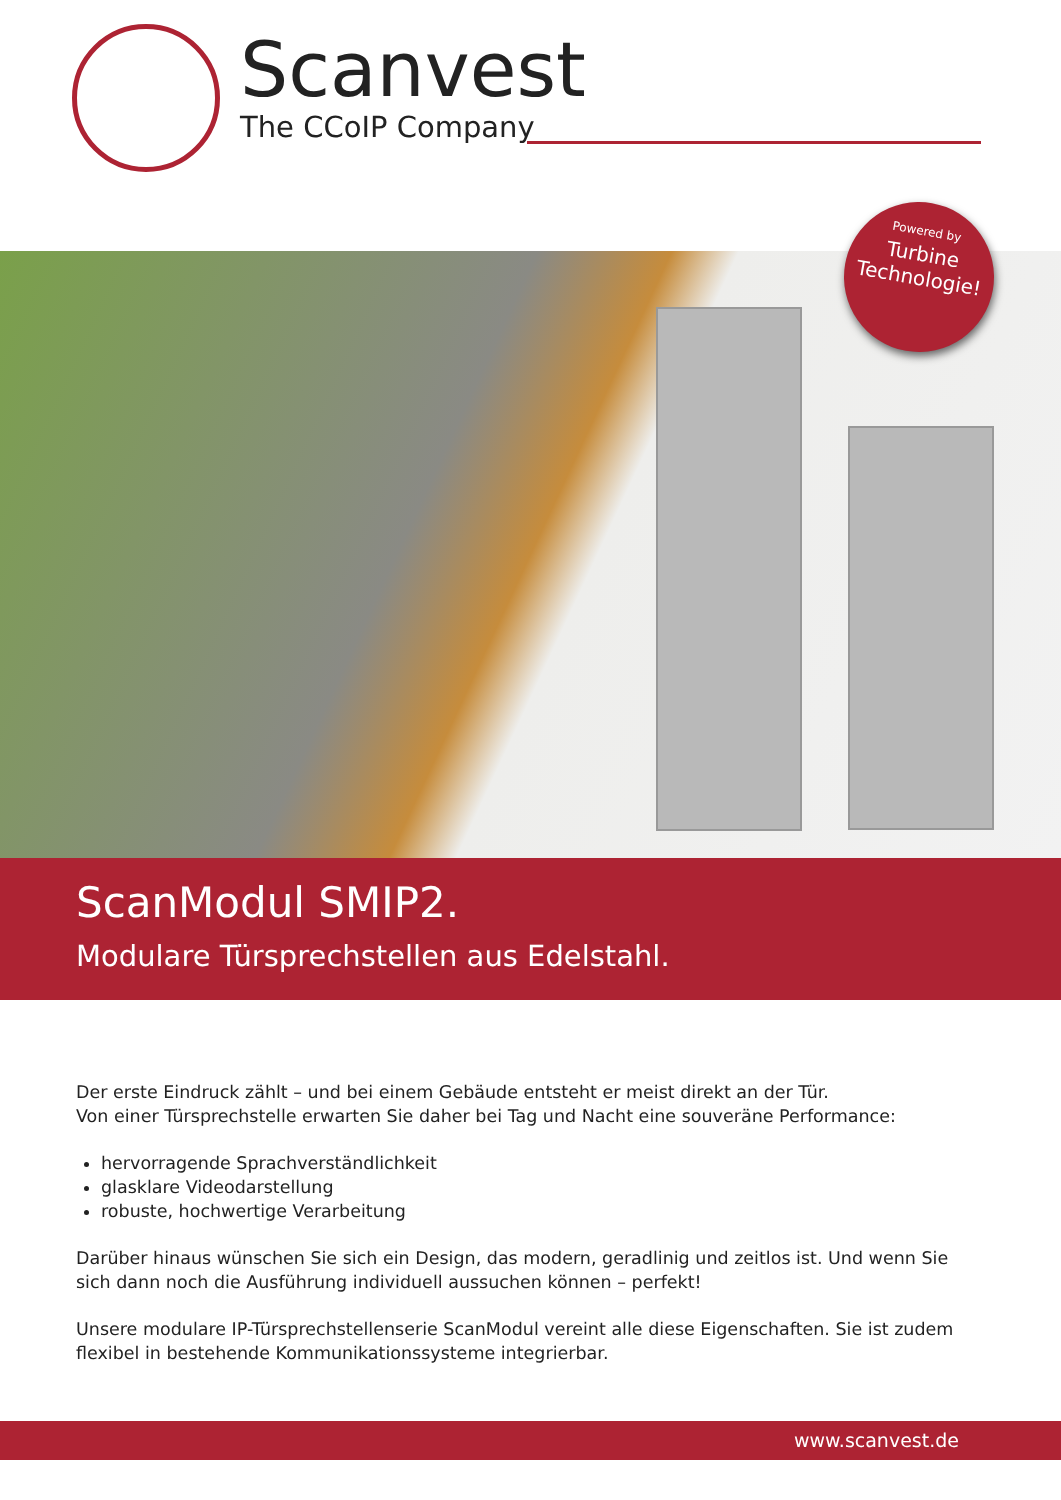Scanvest
The CCoIP Company
Powered by
Turbine
Technologie!
ScanModul SMIP2.
Modulare Türsprechstellen aus Edelstahl.
Der erste Eindruck zählt – und bei einem Gebäude entsteht er meist direkt an der Tür.
Von einer Türsprechstelle erwarten Sie daher bei Tag und Nacht eine souveräne Performance:
hervorragende Sprachverständlichkeit
glasklare Videodarstellung
robuste, hochwertige Verarbeitung
Darüber hinaus wünschen Sie sich ein Design, das modern, geradlinig und zeitlos ist. Und wenn Sie sich dann noch die Ausführung individuell aussuchen können – perfekt!
Unsere modulare IP-Türsprechstellenserie ScanModul vereint alle diese Eigenschaften. Sie ist zudem flexibel in bestehende Kommunikationssysteme integrierbar.
www.scanvest.de